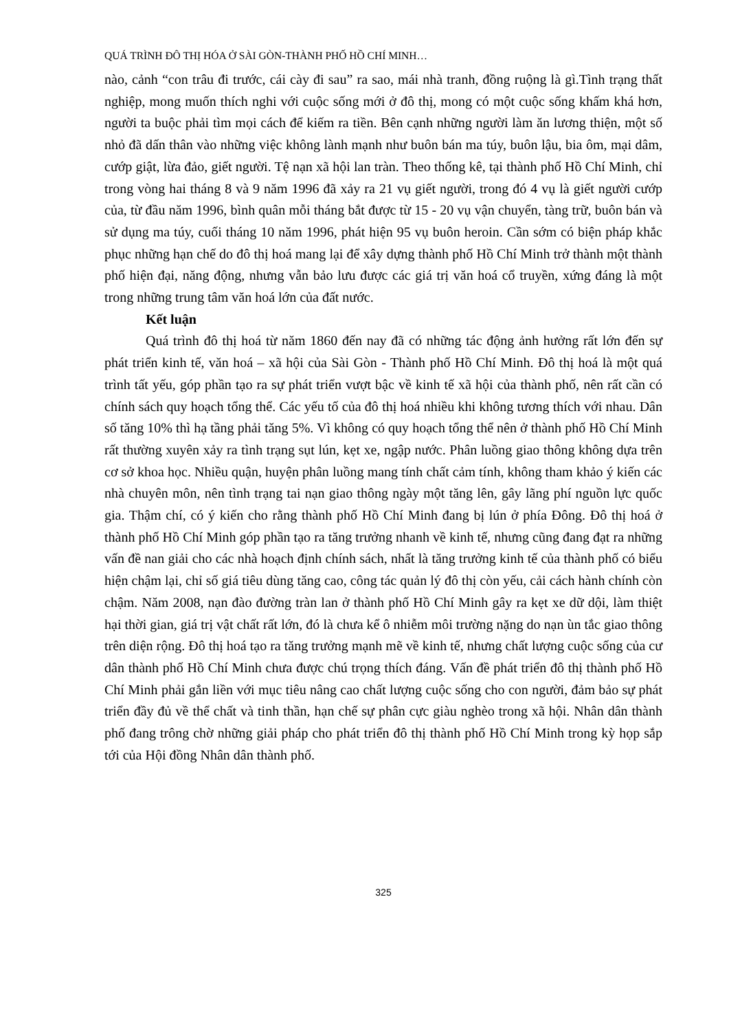QUÁ TRÌNH ĐÔ THỊ HÓA Ở SÀI GÒN-THÀNH PHỐ HỒ CHÍ MINH…
nào, cảnh “con trâu đi trước, cái cày đi sau” ra sao, mái nhà tranh, đồng ruộng là gì.Tình trạng thất nghiệp, mong muốn thích nghi với cuộc sống mới ở đô thị, mong có một cuộc sống khấm khá hơn, người ta buộc phải tìm mọi cách để kiếm ra tiền. Bên cạnh những người làm ăn lương thiện, một số nhỏ đã dấn thân vào những việc không lành mạnh như buôn bán ma túy, buôn lậu, bia ôm, mại dâm, cướp giật, lừa đảo, giết người. Tệ nạn xã hội lan tràn. Theo thống kê, tại thành phố Hồ Chí Minh, chỉ trong vòng hai tháng 8 và 9 năm 1996 đã xảy ra 21 vụ giết người, trong đó 4 vụ là giết người cướp của, từ đầu năm 1996, bình quân mỗi tháng bắt được từ 15 - 20 vụ vận chuyển, tàng trữ, buôn bán và sử dụng ma túy, cuối tháng 10 năm 1996, phát hiện 95 vụ buôn heroin. Cần sớm có biện pháp khắc phục những hạn chế do đô thị hoá mang lại để xây dựng thành phố Hồ Chí Minh trở thành một thành phố hiện đại, năng động, nhưng vẫn bảo lưu được các giá trị văn hoá cổ truyền, xứng đáng là một trong những trung tâm văn hoá lớn của đất nước.
Kết luận
Quá trình đô thị hoá từ năm 1860 đến nay đã có những tác động ảnh hưởng rất lớn đến sự phát triển kinh tế, văn hoá – xã hội của Sài Gòn - Thành phố Hồ Chí Minh. Đô thị hoá là một quá trình tất yếu, góp phần tạo ra sự phát triển vượt bậc về kinh tế xã hội của thành phố, nên rất cần có chính sách quy hoạch tổng thể. Các yếu tố của đô thị hoá nhiều khi không tương thích với nhau. Dân số tăng 10% thì hạ tầng phải tăng 5%. Vì không có quy hoạch tổng thể nên ở thành phố Hồ Chí Minh rất thường xuyên xảy ra tình trạng sụt lún, kẹt xe, ngập nước. Phân luồng giao thông không dựa trên cơ sở khoa học. Nhiều quận, huyện phân luồng mang tính chất cảm tính, không tham khảo ý kiến các nhà chuyên môn, nên tình trạng tai nạn giao thông ngày một tăng lên, gây lãng phí nguồn lực quốc gia. Thậm chí, có ý kiến cho rằng thành phố Hồ Chí Minh đang bị lún ở phía Đông. Đô thị hoá ở thành phố Hồ Chí Minh góp phần tạo ra tăng trưởng nhanh về kinh tế, nhưng cũng đang đạt ra những vấn đề nan giải cho các nhà hoạch định chính sách, nhất là tăng trưởng kinh tế của thành phố có biểu hiện chậm lại, chỉ số giá tiêu dùng tăng cao, công tác quản lý đô thị còn yếu, cải cách hành chính còn chậm. Năm 2008, nạn đào đường tràn lan ở thành phố Hồ Chí Minh gây ra kẹt xe dữ dội, làm thiệt hại thời gian, giá trị vật chất rất lớn, đó là chưa kể ô nhiễm môi trường nặng do nạn ùn tắc giao thông trên diện rộng. Đô thị hoá tạo ra tăng trưởng mạnh mẽ về kinh tế, nhưng chất lượng cuộc sống của cư dân thành phố Hồ Chí Minh chưa được chú trọng thích đáng. Vấn đề phát triển đô thị thành phố Hồ Chí Minh phải gắn liền với mục tiêu nâng cao chất lượng cuộc sống cho con người, đảm bảo sự phát triển đầy đủ về thể chất và tinh thần, hạn chế sự phân cực giàu nghèo trong xã hội. Nhân dân thành phố đang trông chờ những giải pháp cho phát triển đô thị thành phố Hồ Chí Minh trong kỳ họp sắp tới của Hội đồng Nhân dân thành phố.
325